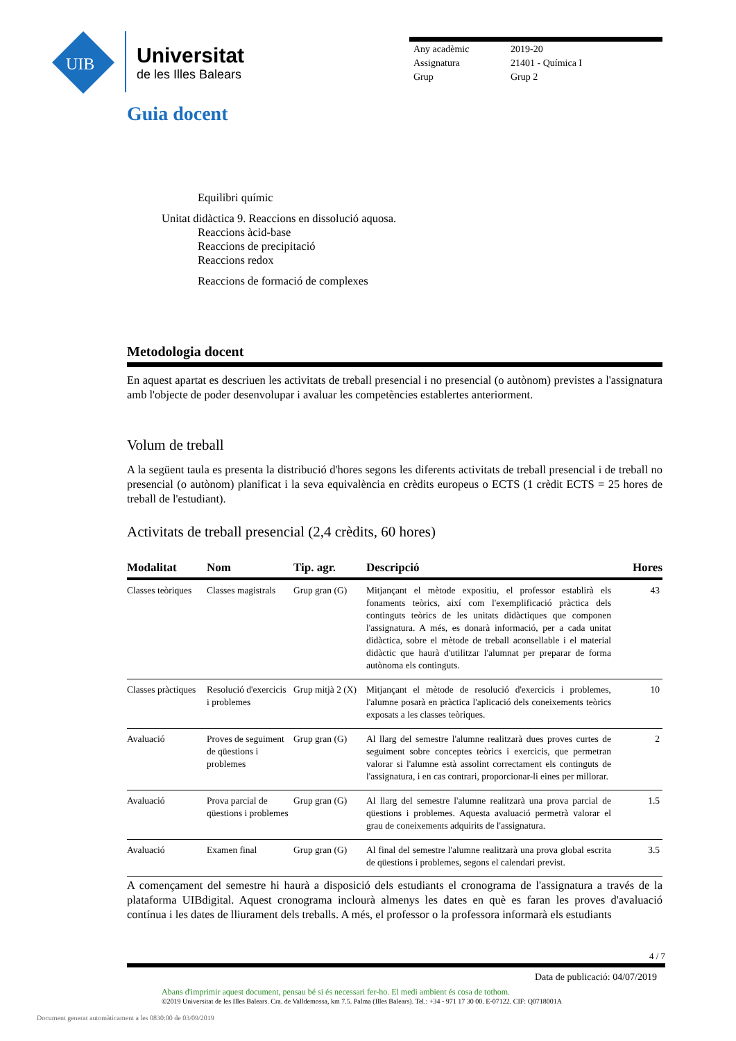UIB
Universitat
de les Illes Balears
| Any acadèmic | 2019-20 |
| Assignatura | 21401 - Química I |
| Grup | Grup 2 |
Guia docent
Equilibri químic
Unitat didàctica 9. Reaccions en dissolució aquosa.
Reaccions àcid-base
Reaccions de precipitació
Reaccions redox
Reaccions de formació de complexes
Metodologia docent
En aquest apartat es descriuen les activitats de treball presencial i no presencial (o autònom) previstes a l'assignatura amb l'objecte de poder desenvolupar i avaluar les competències establertes anteriorment.
Volum de treball
A la següent taula es presenta la distribució d'hores segons les diferents activitats de treball presencial i de treball no presencial (o autònom) planificat i la seva equivalència en crèdits europeus o ECTS (1 crèdit ECTS = 25 hores de treball de l'estudiant).
Activitats de treball presencial (2,4 crèdits, 60 hores)
| Modalitat | Nom | Tip. agr. | Descripció | Hores |
| --- | --- | --- | --- | --- |
| Classes teòriques | Classes magistrals | Grup gran (G) | Mitjançant el mètode expositiu, el professor establirà els fonaments teòrics, així com l'exemplificació pràctica dels continguts teòrics de les unitats didàctiques que componen l'assignatura. A més, es donarà informació, per a cada unitat didàctica, sobre el mètode de treball aconsellable i el material didàctic que haurà d'utilitzar l'alumnat per preparar de forma autònoma els continguts. | 43 |
| Classes pràctiques | Resolució d'exercicis i problemes | Grup mitjà 2 (X) | Mitjançant el mètode de resolució d'exercicis i problemes, l'alumne posarà en pràctica l'aplicació dels coneixements teòrics exposats a les classes teòriques. | 10 |
| Avaluació | Proves de seguiment de qüestions i problemes | Grup gran (G) | Al llarg del semestre l'alumne realitzarà dues proves curtes de seguiment sobre conceptes teòrics i exercicis, que permetran valorar si l'alumne està assolint correctament els continguts de l'assignatura, i en cas contrari, proporcionar-li eines per millorar. | 2 |
| Avaluació | Prova parcial de qüestions i problemes | Grup gran (G) | Al llarg del semestre l'alumne realitzarà una prova parcial de qüestions i problemes. Aquesta avaluació permetrà valorar el grau de coneixements adquirits de l'assignatura. | 1.5 |
| Avaluació | Examen final | Grup gran (G) | Al final del semestre l'alumne realitzarà una prova global escrita de qüestions i problemes, segons el calendari previst. | 3.5 |
A començament del semestre hi haurà a disposició dels estudiants el cronograma de l'assignatura a través de la plataforma UIBdigital. Aquest cronograma inclourà almenys les dates en què es faran les proves d'avaluació contínua i les dates de lliurament dels treballs. A més, el professor o la professora informarà els estudiants
4 / 7
Data de publicació: 04/07/2019
Abans d'imprimir aquest document, pensau bé si és necessari fer-ho. El medi ambient és cosa de tothom.
©2019 Universitat de les Illes Balears. Cra. de Valldemossa, km 7.5. Palma (Illes Balears). Tel.: +34 - 971 17 30 00. E-07122. CIF: Q0718001A
Document generat automàticament a les 0830:00 de 03/09/2019